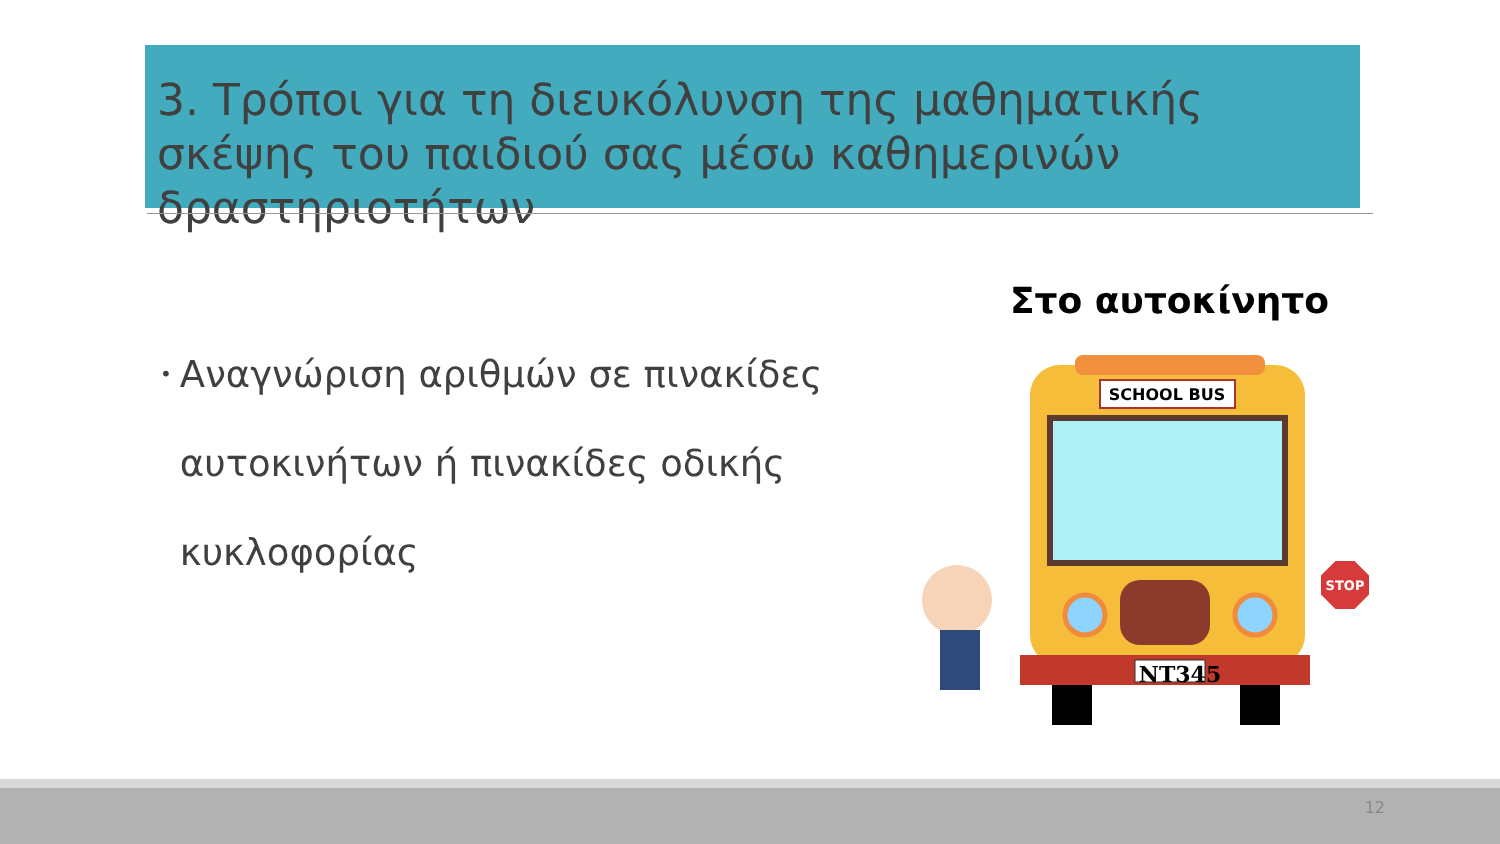3. Τρόποι για τη διευκόλυνση της μαθηματικής σκέψης του παιδιού σας μέσω καθημερινών δραστηριοτήτων
•
Αναγνώριση αριθμών σε πινακίδες αυτοκινήτων ή πινακίδες οδικής κυκλοφορίας
Στο αυτοκίνητο
SCHOOL BUS
NT345
STOP
12